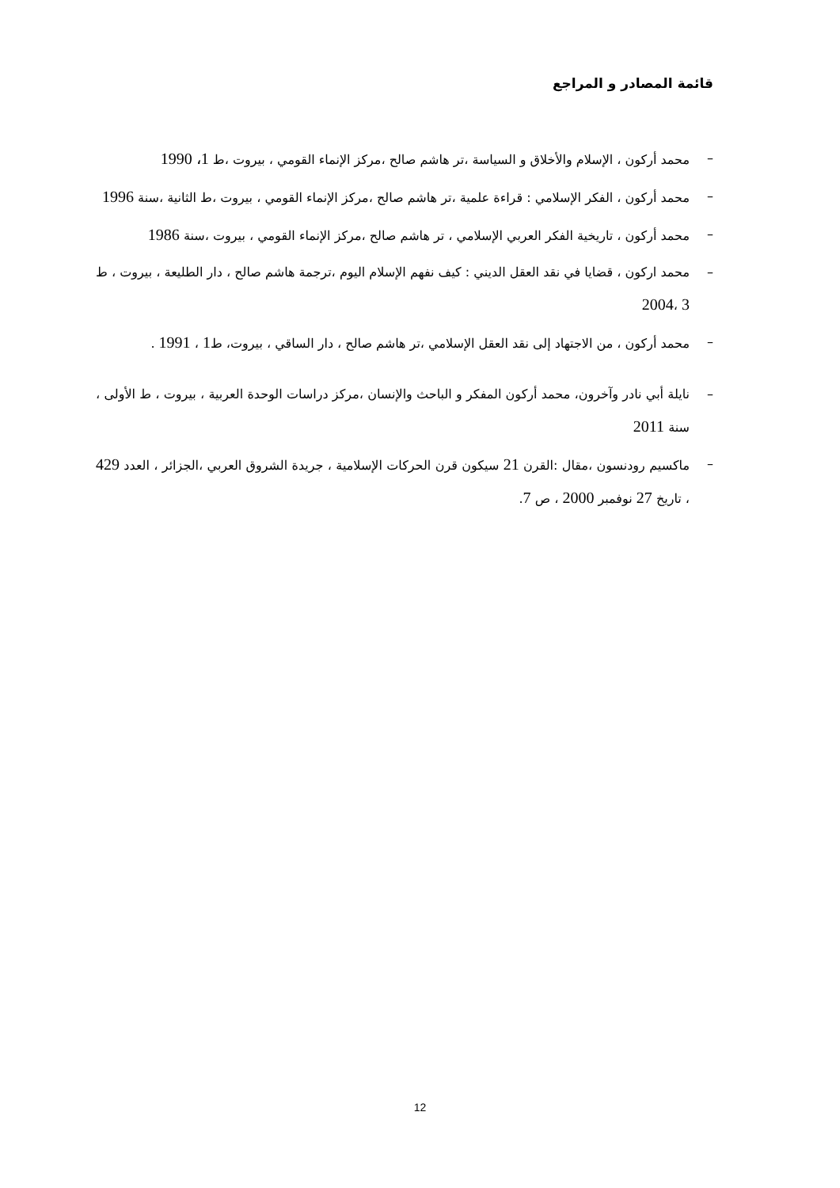قائمة المصادر و المراجع
– محمد أركون ، الإسلام والأخلاق و السياسة ،تر هاشم صالح ،مركز الإنماء القومي ، بيروت ،ط 1، 1990
– محمد أركون ، الفكر الإسلامي : قراءة علمية ،تر هاشم صالح ،مركز الإنماء القومي ، بيروت ،ط الثانية ،سنة 1996
– محمد أركون ، تاريخية الفكر العربي الإسلامي ، تر هاشم صالح ،مركز الإنماء القومي ، بيروت ،سنة 1986
– محمد اركون ، قضايا في نقد العقل الديني : كيف نفهم الإسلام اليوم ،ترجمة هاشم صالح ، دار الطليعة ، بيروت ، ط 3 ،2004
– محمد أركون ، من الاجتهاد إلى نقد العقل الإسلامي ،تر هاشم صالح ، دار الساقي ، بيروت، ط1 ، 1991 .
– نايلة أبي نادر وآخرون، محمد أركون المفكر و الباحث والإنسان ،مركز دراسات الوحدة العربية ، بيروت ، ط الأولى ، سنة 2011
– ماكسيم رودنسون ،مقال :القرن 21 سيكون قرن الحركات الإسلامية ، جريدة الشروق العربي ،الجزائر ، العدد 429 ، تاريخ 27 نوفمبر 2000 ، ص 7.
12